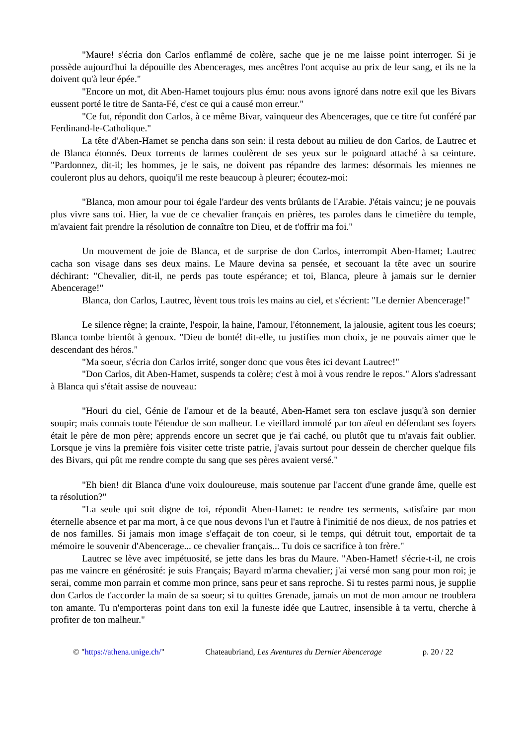"Maure! s'écria don Carlos enflammé de colère, sache que je ne me laisse point interroger. Si je possède aujourd'hui la dépouille des Abencerages, mes ancêtres l'ont acquise au prix de leur sang, et ils ne la doivent qu'à leur épée."
"Encore un mot, dit Aben-Hamet toujours plus ému: nous avons ignoré dans notre exil que les Bivars eussent porté le titre de Santa-Fé, c'est ce qui a causé mon erreur."
"Ce fut, répondit don Carlos, à ce même Bivar, vainqueur des Abencerages, que ce titre fut conféré par Ferdinand-le-Catholique."
La tête d'Aben-Hamet se pencha dans son sein: il resta debout au milieu de don Carlos, de Lautrec et de Blanca étonnés. Deux torrents de larmes coulèrent de ses yeux sur le poignard attaché à sa ceinture. "Pardonnez, dit-il; les hommes, je le sais, ne doivent pas répandre des larmes: désormais les miennes ne couleront plus au dehors, quoiqu'il me reste beaucoup à pleurer; écoutez-moi:
"Blanca, mon amour pour toi égale l'ardeur des vents brûlants de l'Arabie. J'étais vaincu; je ne pouvais plus vivre sans toi. Hier, la vue de ce chevalier français en prières, tes paroles dans le cimetière du temple, m'avaient fait prendre la résolution de connaître ton Dieu, et de t'offrir ma foi."
Un mouvement de joie de Blanca, et de surprise de don Carlos, interrompit Aben-Hamet; Lautrec cacha son visage dans ses deux mains. Le Maure devina sa pensée, et secouant la tête avec un sourire déchirant: "Chevalier, dit-il, ne perds pas toute espérance; et toi, Blanca, pleure à jamais sur le dernier Abencerage!"
Blanca, don Carlos, Lautrec, lèvent tous trois les mains au ciel, et s'écrient: "Le dernier Abencerage!"
Le silence règne; la crainte, l'espoir, la haine, l'amour, l'étonnement, la jalousie, agitent tous les coeurs; Blanca tombe bientôt à genoux. "Dieu de bonté! dit-elle, tu justifies mon choix, je ne pouvais aimer que le descendant des héros."
"Ma soeur, s'écria don Carlos irrité, songer donc que vous êtes ici devant Lautrec!"
"Don Carlos, dit Aben-Hamet, suspends ta colère; c'est à moi à vous rendre le repos." Alors s'adressant à Blanca qui s'était assise de nouveau:
"Houri du ciel, Génie de l'amour et de la beauté, Aben-Hamet sera ton esclave jusqu'à son dernier soupir; mais connais toute l'étendue de son malheur. Le vieillard immolé par ton aïeul en défendant ses foyers était le père de mon père; apprends encore un secret que je t'ai caché, ou plutôt que tu m'avais fait oublier. Lorsque je vins la première fois visiter cette triste patrie, j'avais surtout pour dessein de chercher quelque fils des Bivars, qui pût me rendre compte du sang que ses pères avaient versé."
"Eh bien! dit Blanca d'une voix douloureuse, mais soutenue par l'accent d'une grande âme, quelle est ta résolution?"
"La seule qui soit digne de toi, répondit Aben-Hamet: te rendre tes serments, satisfaire par mon éternelle absence et par ma mort, à ce que nous devons l'un et l'autre à l'inimitié de nos dieux, de nos patries et de nos familles. Si jamais mon image s'effaçait de ton coeur, si le temps, qui détruit tout, emportait de ta mémoire le souvenir d'Abencerage... ce chevalier français... Tu dois ce sacrifice à ton frère."
Lautrec se lève avec impétuosité, se jette dans les bras du Maure. "Aben-Hamet! s'écrie-t-il, ne crois pas me vaincre en générosité: je suis Français; Bayard m'arma chevalier; j'ai versé mon sang pour mon roi; je serai, comme mon parrain et comme mon prince, sans peur et sans reproche. Si tu restes parmi nous, je supplie don Carlos de t'accorder la main de sa soeur; si tu quittes Grenade, jamais un mot de mon amour ne troublera ton amante. Tu n'emporteras point dans ton exil la funeste idée que Lautrec, insensible à ta vertu, cherche à profiter de ton malheur."
© "https://athena.unige.ch/" Chateaubriand, Les Aventures du Dernier Abencerage p. 20 / 22